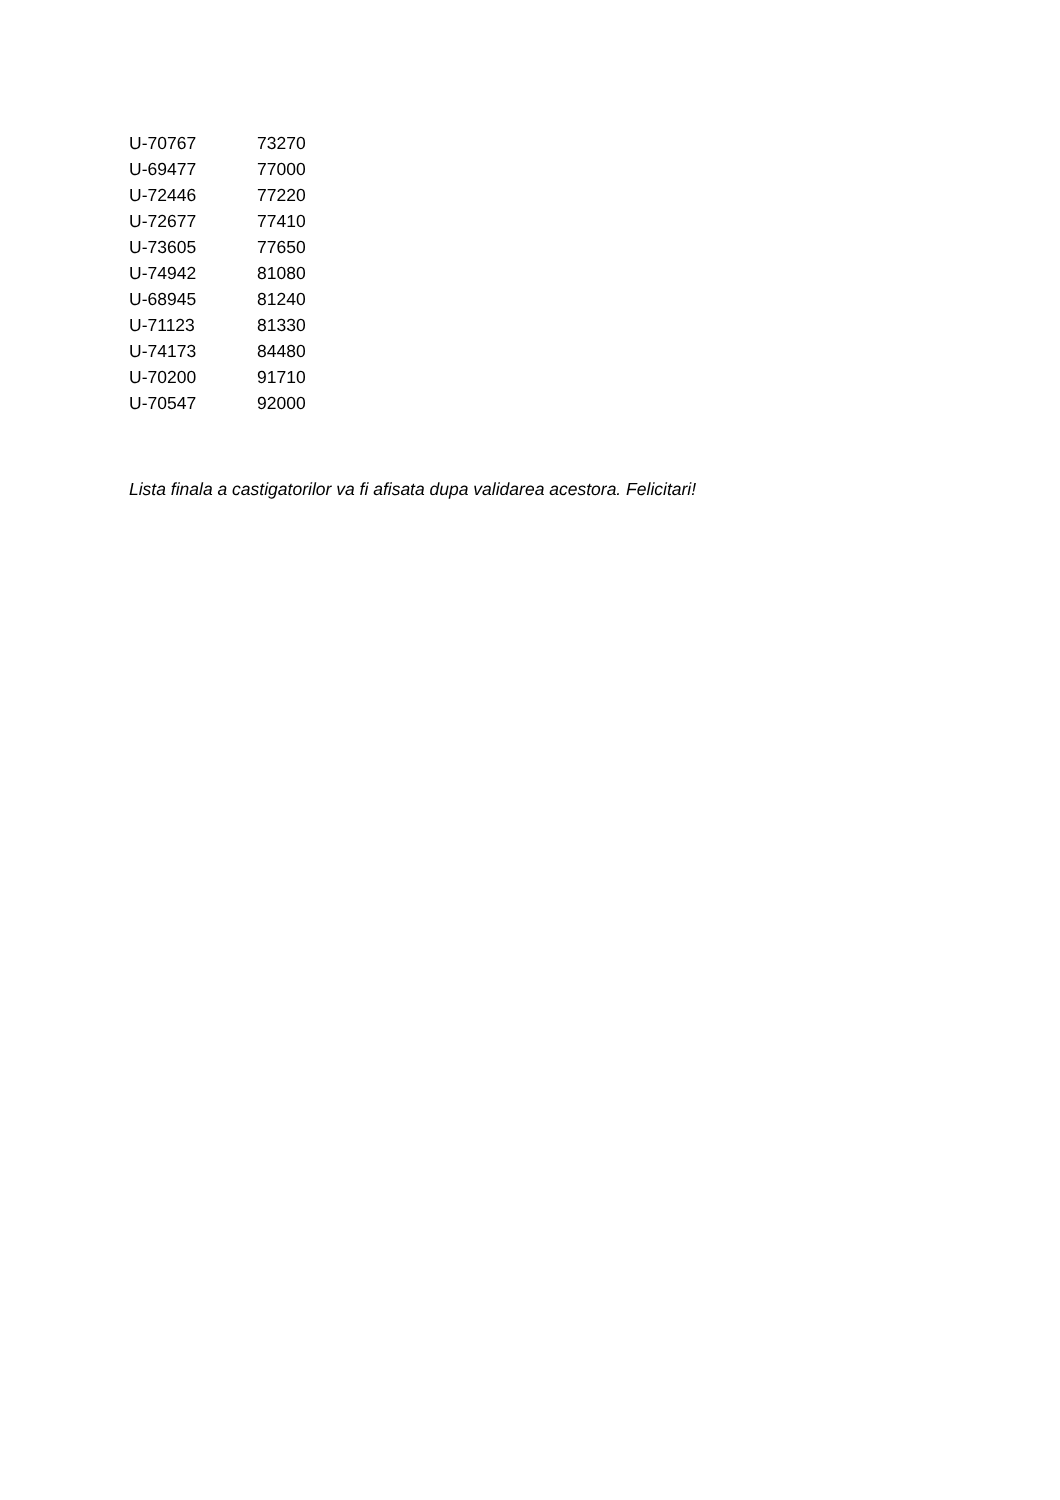| U-70767 | 73270 |
| U-69477 | 77000 |
| U-72446 | 77220 |
| U-72677 | 77410 |
| U-73605 | 77650 |
| U-74942 | 81080 |
| U-68945 | 81240 |
| U-71123 | 81330 |
| U-74173 | 84480 |
| U-70200 | 91710 |
| U-70547 | 92000 |
Lista finala a castigatorilor va fi afisata dupa validarea acestora. Felicitari!